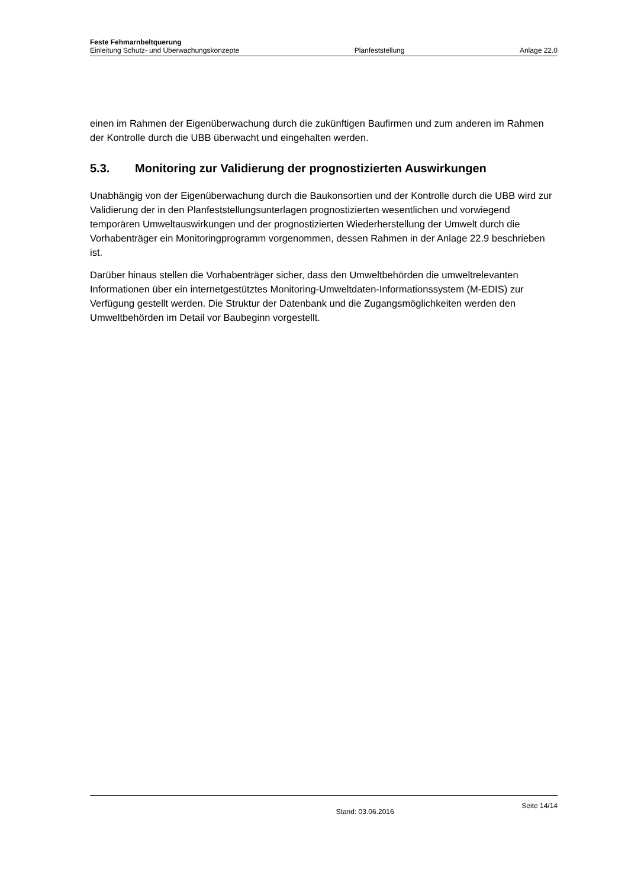Feste Fehmarnbeltquerung
Einleitung Schutz- und Überwachungskonzepte Planfeststellung Anlage 22.0
einen im Rahmen der Eigenüberwachung durch die zukünftigen Baufirmen und zum anderen im Rahmen der Kontrolle durch die UBB überwacht und eingehalten werden.
5.3. Monitoring zur Validierung der prognostizierten Auswirkungen
Unabhängig von der Eigenüberwachung durch die Baukonsortien und der Kontrolle durch die UBB wird zur Validierung der in den Planfeststellungsunterlagen prognostizierten wesentlichen und vorwiegend temporären Umweltauswirkungen und der prognostizierten Wiederherstellung der Umwelt durch die Vorhabenträger ein Monitoringprogramm vorgenommen, dessen Rahmen in der Anlage 22.9 beschrieben ist.
Darüber hinaus stellen die Vorhabenträger sicher, dass den Umweltbehörden die umweltrelevanten Informationen über ein internetgestütztes Monitoring-Umweltdaten-Informationssystem (M-EDIS) zur Verfügung gestellt werden. Die Struktur der Datenbank und die Zugangsmöglichkeiten werden den Umweltbehörden im Detail vor Baubeginn vorgestellt.
Stand: 03.06.2016 Seite 14/14